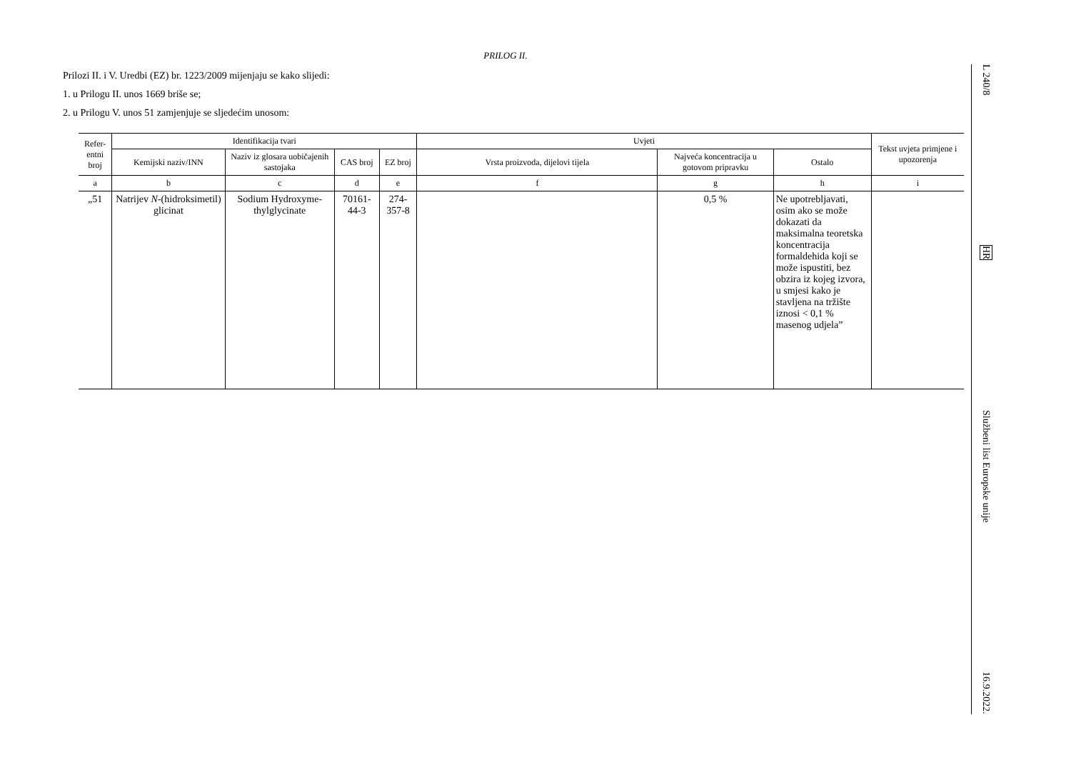PRILOG II.
Prilozi II. i V. Uredbi (EZ) br. 1223/2009 mijenjaju se kako slijedi:
1. u Prilogu II. unos 1669 briše se;
2. u Prilogu V. unos 51 zamjenjuje se sljedećim unosom:
| Refer- entni broj | Identifikacija tvari | | | | Uvjeti | | | Tekst uvjeta primjene i upozorenja |
| --- | --- | --- | --- | --- | --- | --- | --- | --- |
| | Kemijski naziv/INN | Naziv iz glosara uobičajenih sastojaka | CAS broj | EZ broj | Vrsta proizvoda, dijelovi tijela | Najveća koncentracija u gotovom pripravku | Ostalo | |
| a | b | c | d | e | f | g | h | i |
| „51 | Natrijev N -(hidroksimetil) glicinat | Sodium Hydroxyme-thylglycinate | 70161-44-3 | 274-357-8 | | 0,5 % | Ne upotrebljavati, osim ako se može dokazati da maksimalna teoretska koncentracija formaldehida koji se može ispustiti, bez obzira iz kojeg izvora, u smjesi kako je stavljena na tržište iznosi < 0,1 % masenog udjela” | |
L 240/8
HR
Službeni list Europske unije
16.9.2022.